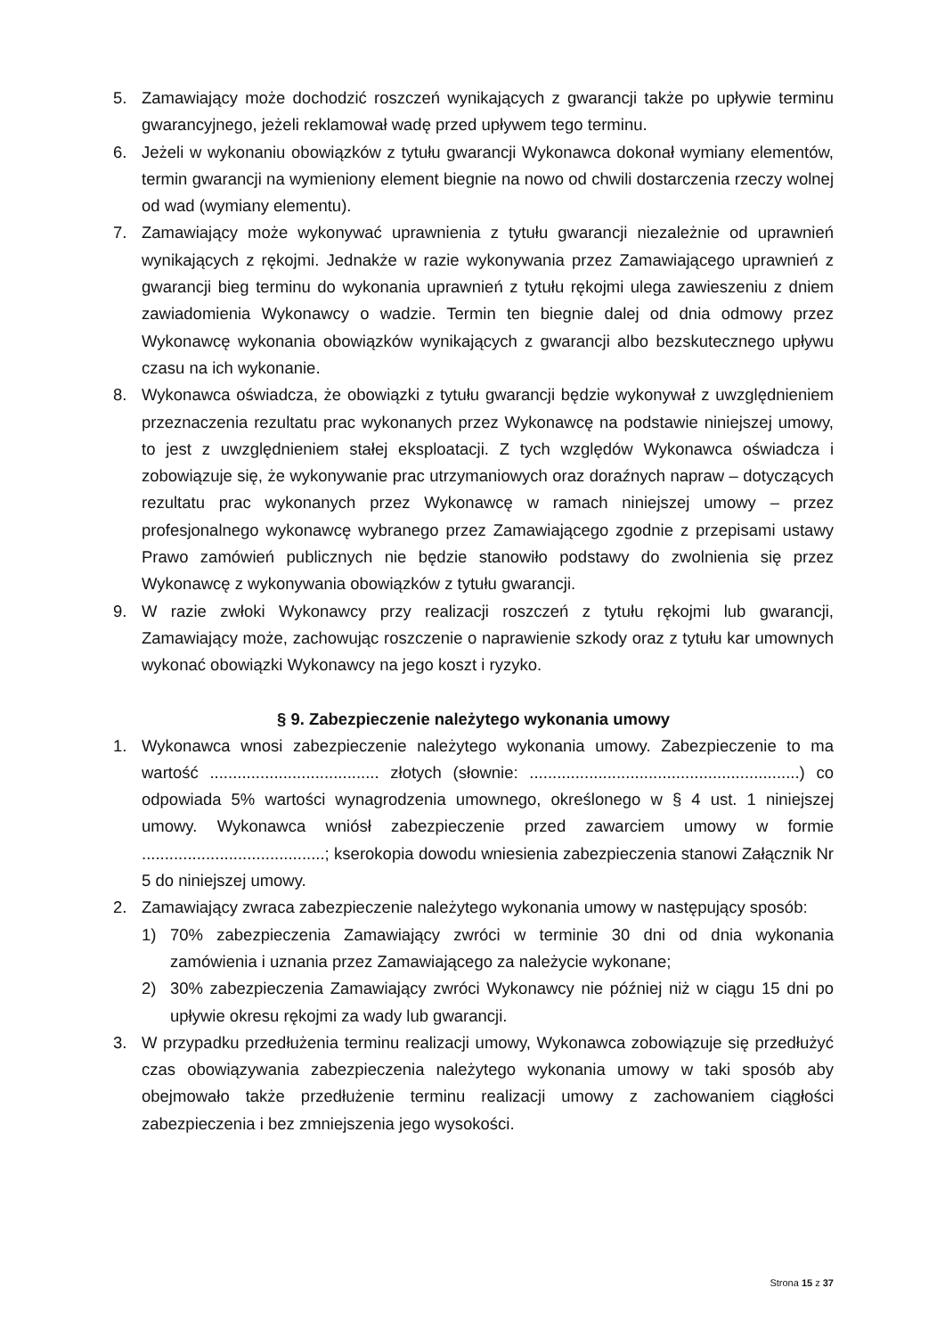5. Zamawiający może dochodzić roszczeń wynikających z gwarancji także po upływie terminu gwarancyjnego, jeżeli reklamował wadę przed upływem tego terminu.
6. Jeżeli w wykonaniu obowiązków z tytułu gwarancji Wykonawca dokonał wymiany elementów, termin gwarancji na wymieniony element biegnie na nowo od chwili dostarczenia rzeczy wolnej od wad (wymiany elementu).
7. Zamawiający może wykonywać uprawnienia z tytułu gwarancji niezależnie od uprawnień wynikających z rękojmi. Jednakże w razie wykonywania przez Zamawiającego uprawnień z gwarancji bieg terminu do wykonania uprawnień z tytułu rękojmi ulega zawieszeniu z dniem zawiadomienia Wykonawcy o wadzie. Termin ten biegnie dalej od dnia odmowy przez Wykonawcę wykonania obowiązków wynikających z gwarancji albo bezskutecznego upływu czasu na ich wykonanie.
8. Wykonawca oświadcza, że obowiązki z tytułu gwarancji będzie wykonywał z uwzględnieniem przeznaczenia rezultatu prac wykonanych przez Wykonawcę na podstawie niniejszej umowy, to jest z uwzględnieniem stałej eksploatacji. Z tych względów Wykonawca oświadcza i zobowiązuje się, że wykonywanie prac utrzymaniowych oraz doraźnych napraw – dotyczących rezultatu prac wykonanych przez Wykonawcę w ramach niniejszej umowy – przez profesjonalnego wykonawcę wybranego przez Zamawiającego zgodnie z przepisami ustawy Prawo zamówień publicznych nie będzie stanowiło podstawy do zwolnienia się przez Wykonawcę z wykonywania obowiązków z tytułu gwarancji.
9. W razie zwłoki Wykonawcy przy realizacji roszczeń z tytułu rękojmi lub gwarancji, Zamawiający może, zachowując roszczenie o naprawienie szkody oraz z tytułu kar umownych wykonać obowiązki Wykonawcy na jego koszt i ryzyko.
§ 9. Zabezpieczenie należytego wykonania umowy
1. Wykonawca wnosi zabezpieczenie należytego wykonania umowy. Zabezpieczenie to ma wartość ..................................... złotych (słownie: ...........................................................) co odpowiada 5% wartości wynagrodzenia umownego, określonego w § 4 ust. 1 niniejszej umowy. Wykonawca wniósł zabezpieczenie przed zawarciem umowy w formie ........................................; kserokopia dowodu wniesienia zabezpieczenia stanowi Załącznik Nr 5 do niniejszej umowy.
2. Zamawiający zwraca zabezpieczenie należytego wykonania umowy w następujący sposób:
1) 70% zabezpieczenia Zamawiający zwróci w terminie 30 dni od dnia wykonania zamówienia i uznania przez Zamawiającego za należycie wykonane;
2) 30% zabezpieczenia Zamawiający zwróci Wykonawcy nie później niż w ciągu 15 dni po upływie okresu rękojmi za wady lub gwarancji.
3. W przypadku przedłużenia terminu realizacji umowy, Wykonawca zobowiązuje się przedłużyć czas obowiązywania zabezpieczenia należytego wykonania umowy w taki sposób aby obejmowało także przedłużenie terminu realizacji umowy z zachowaniem ciągłości zabezpieczenia i bez zmniejszenia jego wysokości.
Strona 15 z 37